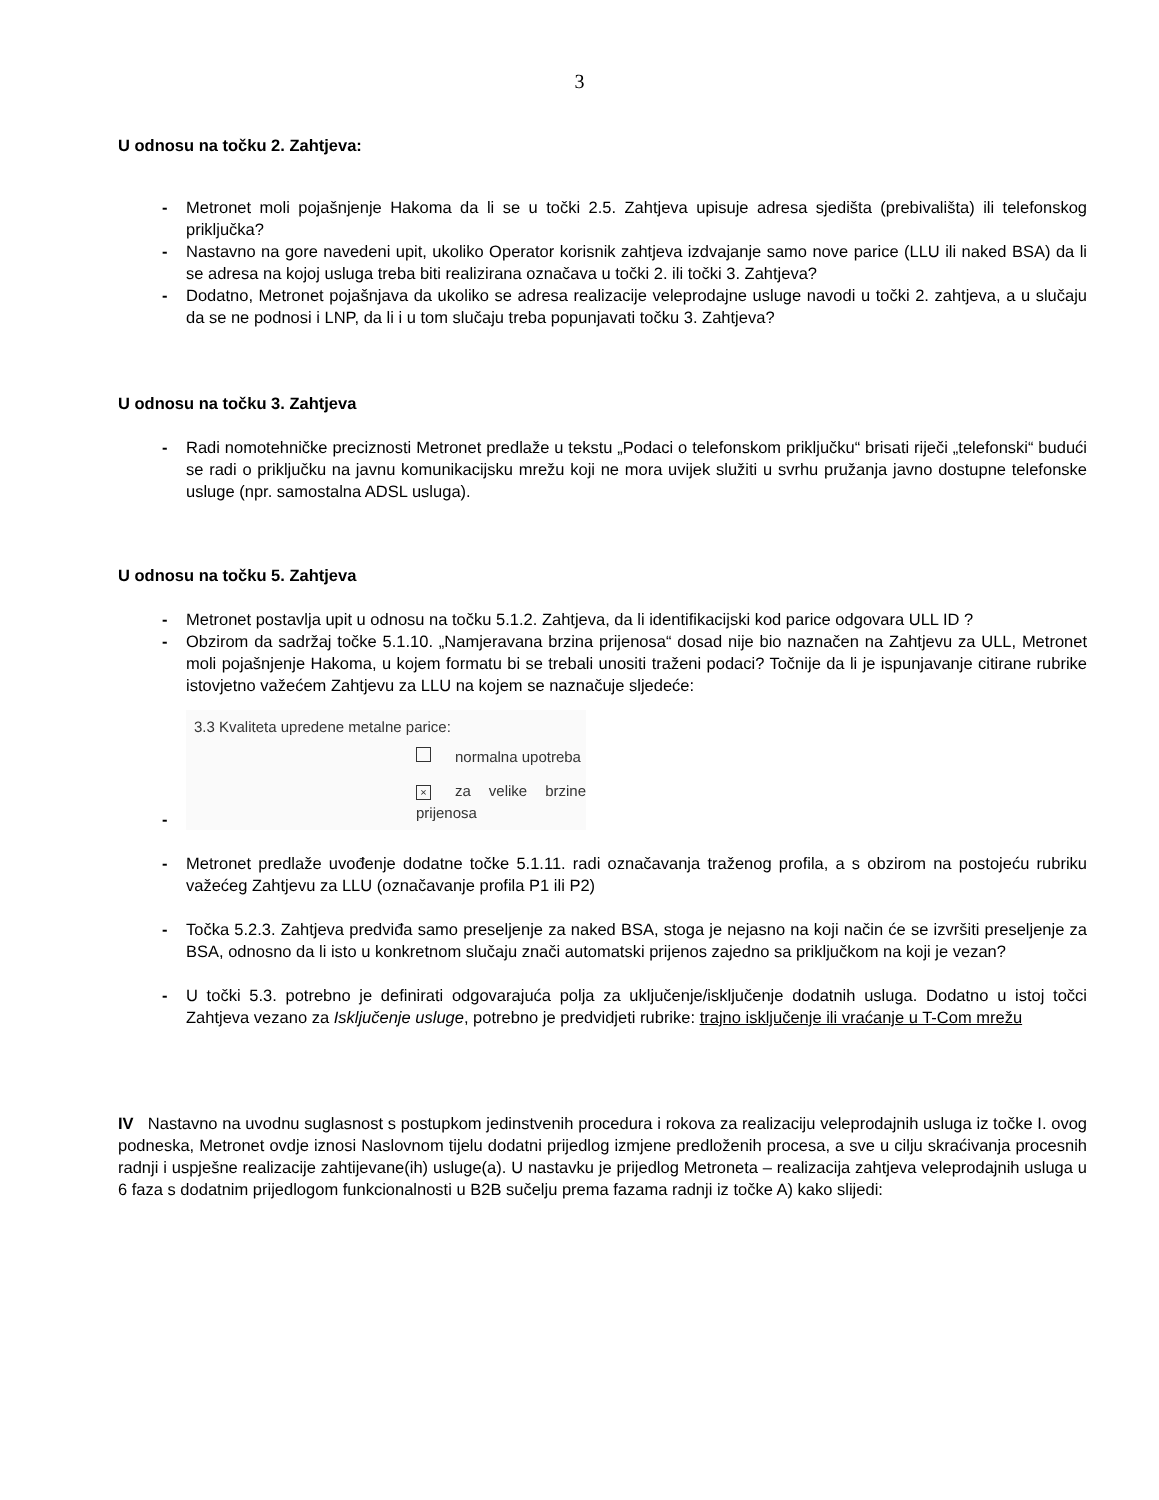3
U odnosu na točku 2. Zahtjeva:
- Metronet moli pojašnjenje Hakoma da li se u točki 2.5. Zahtjeva upisuje adresa sjedišta (prebivališta) ili telefonskog priključka?
- Nastavno na gore navedeni upit, ukoliko Operator korisnik zahtjeva izdvajanje samo nove parice (LLU ili naked BSA) da li se adresa na kojoj usluga treba biti realizirana označava u točki 2. ili točki 3. Zahtjeva?
- Dodatno, Metronet pojašnjava da ukoliko se adresa realizacije veleprodajne usluge navodi u točki 2. zahtjeva, a u slučaju da se ne podnosi i LNP, da li i u tom slučaju treba popunjavati točku 3. Zahtjeva?
U odnosu na točku 3. Zahtjeva
- Radi nomotehničke preciznosti Metronet predlaže u tekstu „Podaci o telefonskom priključku“ brisati riječi „telefonski“ budući se radi o priključku na javnu komunikacijsku mrežu koji ne mora uvijek služiti u svrhu pružanja javno dostupne telefonske usluge (npr. samostalna ADSL usluga).
U odnosu na točku 5. Zahtjeva
- Metronet postavlja upit u odnosu na točku 5.1.2. Zahtjeva, da li identifikacijski kod parice odgovara ULL ID ?
- Obzirom da sadržaj točke 5.1.10. „Namjeravana brzina prijenosa“ dosad nije bio naznačen na Zahtjevu za ULL, Metronet moli pojašnjenje Hakoma, u kojem formatu bi se trebali unositi traženi podaci? Točnije da li je ispunjavanje citirane rubrike istovjetno važećem Zahtjevu za LLU na kojem se naznačuje sljedeće:
-
3.3 Kvaliteta upredene metalne parice:
normalna upotreba
× za velike brzine prijenosa
- Metronet predlaže uvođenje dodatne točke 5.1.11. radi označavanja traženog profila, a s obzirom na postojeću rubriku važećeg Zahtjevu za LLU (označavanje profila P1 ili P2)
- Točka 5.2.3. Zahtjeva predviđa samo preseljenje za naked BSA, stoga je nejasno na koji način će se izvršiti preseljenje za BSA, odnosno da li isto u konkretnom slučaju znači automatski prijenos zajedno sa priključkom na koji je vezan?
- U točki 5.3. potrebno je definirati odgovarajuća polja za uključenje/isključenje dodatnih usluga. Dodatno u istoj točci Zahtjeva vezano za Isključenje usluge, potrebno je predvidjeti rubrike: trajno isključenje ili vraćanje u T-Com mrežu
IV Nastavno na uvodnu suglasnost s postupkom jedinstvenih procedura i rokova za realizaciju veleprodajnih usluga iz točke I. ovog podneska, Metronet ovdje iznosi Naslovnom tijelu dodatni prijedlog izmjene predloženih procesa, a sve u cilju skraćivanja procesnih radnji i uspješne realizacije zahtijevane(ih) usluge(a). U nastavku je prijedlog Metroneta – realizacija zahtjeva veleprodajnih usluga u 6 faza s dodatnim prijedlogom funkcionalnosti u B2B sučelju prema fazama radnji iz točke A) kako slijedi: